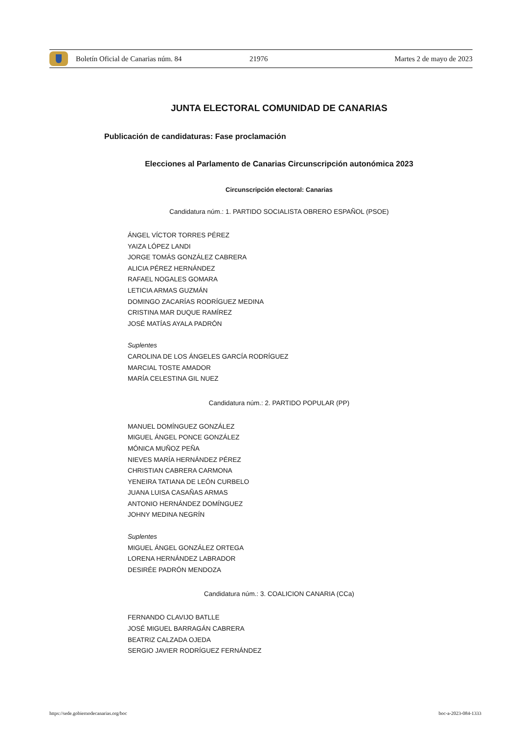Boletín Oficial de Canarias núm. 84 21976 Martes 2 de mayo de 2023
JUNTA ELECTORAL COMUNIDAD DE CANARIAS
Publicación de candidaturas: Fase proclamación
Elecciones al Parlamento de Canarias Circunscripción autonómica 2023
Circunscripción electoral: Canarias
Candidatura núm.: 1. PARTIDO SOCIALISTA OBRERO ESPAÑOL (PSOE)
ÁNGEL VÍCTOR TORRES PÉREZ
YAIZA LÓPEZ LANDI
JORGE TOMÁS GONZÁLEZ CABRERA
ALICIA PÉREZ HERNÁNDEZ
RAFAEL NOGALES GOMARA
LETICIA ARMAS GUZMÁN
DOMINGO ZACARÍAS RODRÍGUEZ MEDINA
CRISTINA MAR DUQUE RAMÍREZ
JOSÉ MATÍAS AYALA PADRÓN
Suplentes
CAROLINA DE LOS ÁNGELES GARCÍA RODRÍGUEZ
MARCIAL TOSTE AMADOR
MARÍA CELESTINA GIL NUEZ
Candidatura núm.: 2. PARTIDO POPULAR (PP)
MANUEL DOMÍNGUEZ GONZÁLEZ
MIGUEL ÁNGEL PONCE GONZÁLEZ
MÓNICA MUÑOZ PEÑA
NIEVES MARÍA HERNÁNDEZ PÉREZ
CHRISTIAN CABRERA CARMONA
YENEIRA TATIANA DE LEÓN CURBELO
JUANA LUISA CASAÑAS ARMAS
ANTONIO HERNÁNDEZ DOMÍNGUEZ
JOHNY MEDINA NEGRÍN
Suplentes
MIGUEL ÁNGEL GONZÁLEZ ORTEGA
LORENA HERNÁNDEZ LABRADOR
DESIRÉE PADRÓN MENDOZA
Candidatura núm.: 3. COALICION CANARIA (CCa)
FERNANDO CLAVIJO BATLLE
JOSÉ MIGUEL BARRAGÁN CABRERA
BEATRIZ CALZADA OJEDA
SERGIO JAVIER RODRÍGUEZ FERNÁNDEZ
https://sede.gobiernodecanarias.org/boc boc-a-2023-084-1333